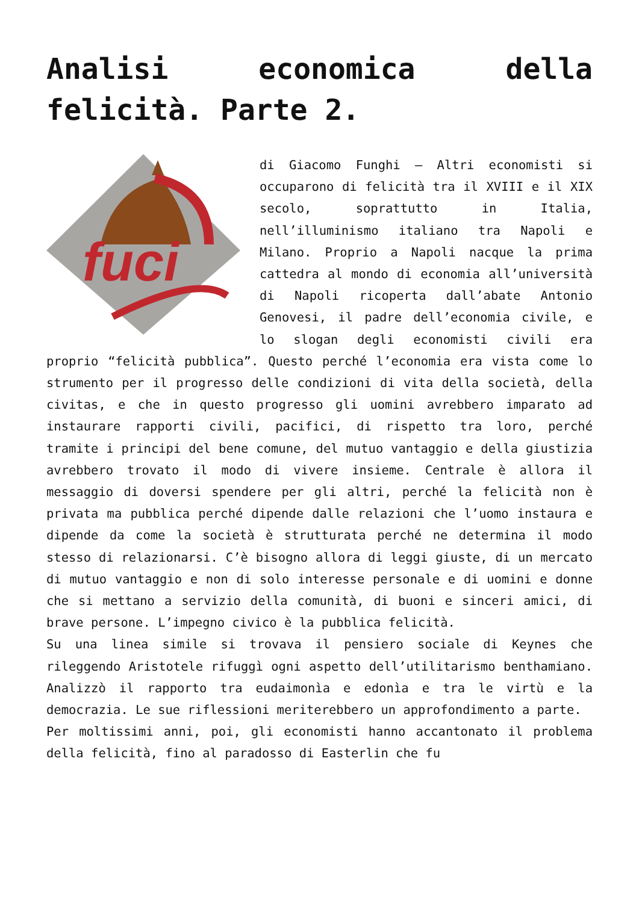Analisi economica della felicità. Parte 2.
fuci
di Giacomo Funghi – Altri economisti si occuparono di felicità tra il XVIII e il XIX secolo, soprattutto in Italia, nell’illuminismo italiano tra Napoli e Milano. Proprio a Napoli nacque la prima cattedra al mondo di economia all’università di Napoli ricoperta dall’abate Antonio Genovesi, il padre dell’economia civile, e lo slogan degli economisti civili era proprio “felicità pubblica”. Questo perché l’economia era vista come lo strumento per il progresso delle condizioni di vita della società, della civitas, e che in questo progresso gli uomini avrebbero imparato ad instaurare rapporti civili, pacifici, di rispetto tra loro, perché tramite i principi del bene comune, del mutuo vantaggio e della giustizia avrebbero trovato il modo di vivere insieme. Centrale è allora il messaggio di doversi spendere per gli altri, perché la felicità non è privata ma pubblica perché dipende dalle relazioni che l’uomo instaura e dipende da come la società è strutturata perché ne determina il modo stesso di relazionarsi. C’è bisogno allora di leggi giuste, di un mercato di mutuo vantaggio e non di solo interesse personale e di uomini e donne che si mettano a servizio della comunità, di buoni e sinceri amici, di brave persone. L’impegno civico è la pubblica felicità.
Su una linea simile si trovava il pensiero sociale di Keynes che rileggendo Aristotele rifuggì ogni aspetto dell’utilitarismo benthamiano. Analizzò il rapporto tra eudaimonìa e edonìa e tra le virtù e la democrazia. Le sue riflessioni meriterebbero un approfondimento a parte.
Per moltissimi anni, poi, gli economisti hanno accantonato il problema della felicità, fino al paradosso di Easterlin che fu